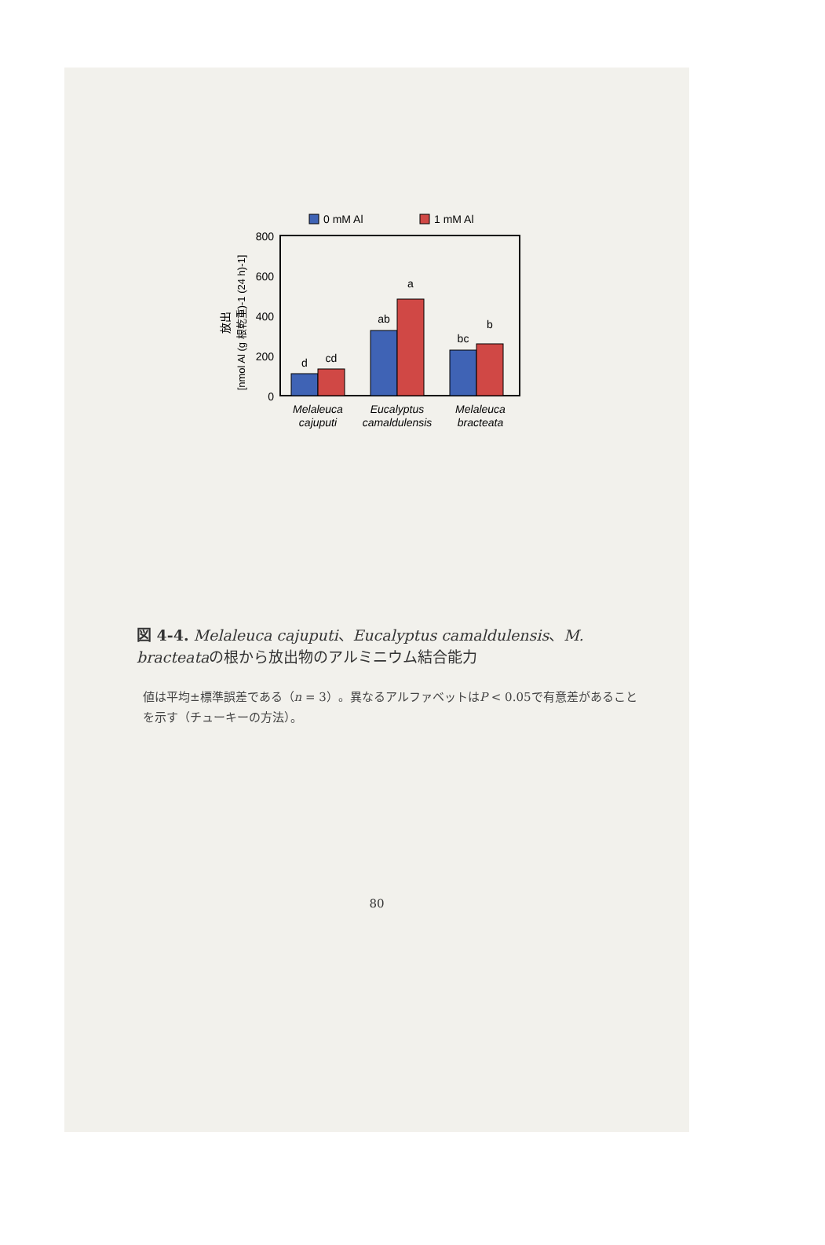0 mM Al
1 mM Al
800
600
400
200
0
d
cd
ab
a
bc
b
Melaleuca
cajuputi
Eucalyptus
camaldulensis
Melaleuca
bracteata
放出
[nmol Al (g 根乾重)-1 (24 h)-1]
図 4-4. Melaleuca cajuputi、Eucalyptus camaldulensis、M. bracteataの根から放出物のアルミニウム結合能力
値は平均±標準誤差である（n = 3）。異なるアルファベットはP < 0.05で有意差があることを示す（チューキーの方法）。
80